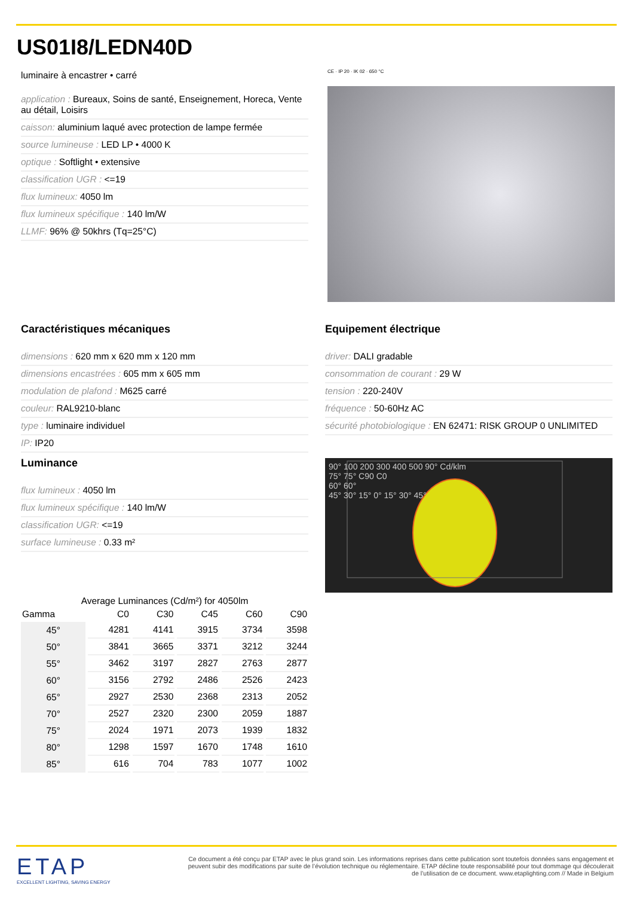US01I8/LEDN40D
luminaire à encastrer • carré
application : Bureaux, Soins de santé, Enseignement, Horeca, Vente au détail, Loisirs
caisson: aluminium laqué avec protection de lampe fermée
source lumineuse : LED LP • 4000 K
optique : Softlight • extensive
classification UGR : <=19
flux lumineux: 4050 lm
flux lumineux spécifique : 140 lm/W
LLMF: 96% @ 50khrs (Tq=25°C)
CE · IP 20 · IK 02 · 650 °C
Caractéristiques mécaniques
dimensions : 620 mm x 620 mm x 120 mm
dimensions encastrées : 605 mm x 605 mm
modulation de plafond : M625 carré
couleur: RAL9210-blanc
type : luminaire individuel
IP: IP20
Equipement électrique
driver: DALI gradable
consommation de courant : 29 W
tension : 220-240V
fréquence : 50-60Hz AC
sécurité photobiologique : EN 62471: RISK GROUP 0 UNLIMITED
Luminance
flux lumineux : 4050 lm
flux lumineux spécifique : 140 lm/W
classification UGR: <=19
surface lumineuse : 0.33 m²
90° 100 200 300 400 500 90° Cd/klm
75° 75° C90 C0
60° 60°
45° 30° 15° 0° 15° 30° 45°
Average Luminances (Cd/m²) for 4050lm
| Gamma | C0 | C30 | C45 | C60 | C90 |
| 45° | 4281 | 4141 | 3915 | 3734 | 3598 |
| 50° | 3841 | 3665 | 3371 | 3212 | 3244 |
| 55° | 3462 | 3197 | 2827 | 2763 | 2877 |
| 60° | 3156 | 2792 | 2486 | 2526 | 2423 |
| 65° | 2927 | 2530 | 2368 | 2313 | 2052 |
| 70° | 2527 | 2320 | 2300 | 2059 | 1887 |
| 75° | 2024 | 1971 | 2073 | 1939 | 1832 |
| 80° | 1298 | 1597 | 1670 | 1748 | 1610 |
| 85° | 616 | 704 | 783 | 1077 | 1002 |
ETAP
EXCELLENT LIGHTING, SAVING ENERGY
Ce document a été conçu par ETAP avec le plus grand soin. Les informations reprises dans cette publication sont toutefois données sans engagement et peuvent subir des modifications par suite de l’évolution technique ou réglementaire. ETAP décline toute responsabilité pour tout dommage qui découlerait de l’utilisation de ce document. www.etaplighting.com // Made in Belgium